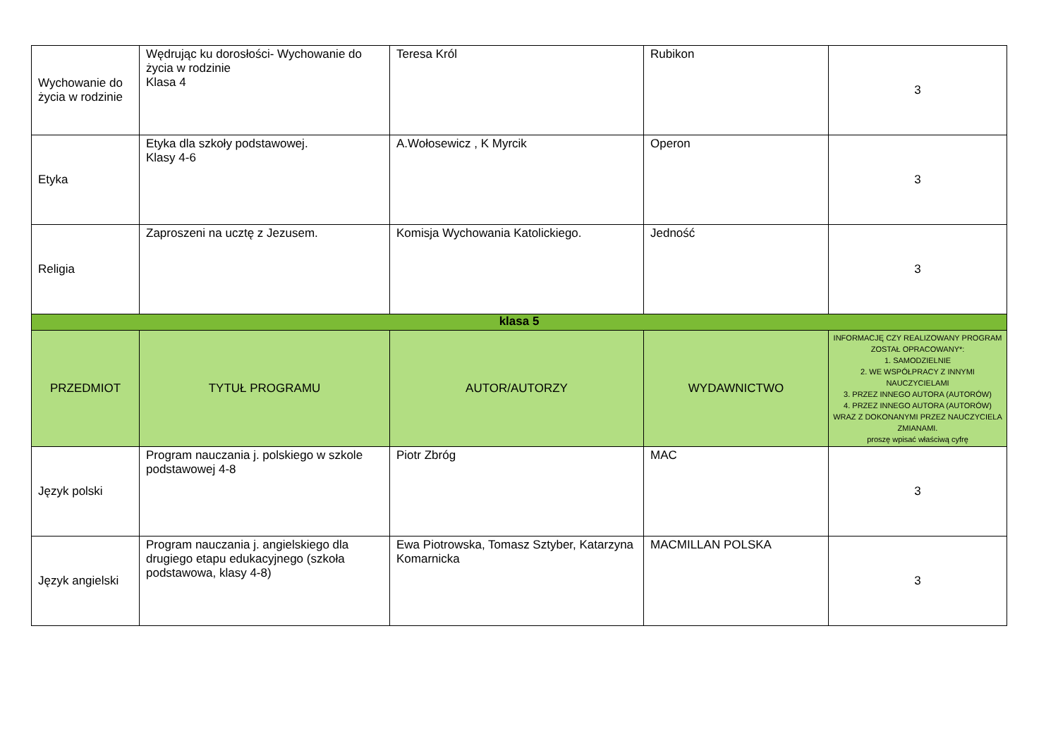| Wychowanie do życia w rodzinie | Wędrując ku dorosłości- Wychowanie do życia w rodzinie Klasa 4 | Teresa Król | Rubikon | 3 |
| Etyka | Etyka dla szkoły podstawowej. Klasy 4-6 | A.Wołosewicz , K Myrcik | Operon | 3 |
| Religia | Zaproszeni na ucztę z Jezusem. | Komisja Wychowania Katolickiego. | Jedność | 3 |
| klasa 5 | | | | |
| PRZEDMIOT | TYTUŁ PROGRAMU | AUTOR/AUTORZY | WYDAWNICTWO | INFORMACJĘ CZY REALIZOWANY PROGRAM ZOSTAŁ OPRACOWANY*: 1. SAMODZIELNIE 2. WE WSPÓŁPRACY Z INNYMI NAUCZYCIELAMI 3. PRZEZ INNEGO AUTORA (AUTORÓW) 4. PRZEZ INNEGO AUTORA (AUTORÓW) WRAZ Z DOKONANYMI PRZEZ NAUCZYCIELA ZMIANAMI. proszę wpisać właściwą cyfrę |
| Język polski | Program nauczania j. polskiego w szkole podstawowej 4-8 | Piotr Zbróg | MAC | 3 |
| Język angielski | Program nauczania j. angielskiego dla drugiego etapu edukacyjnego (szkoła podstawowa, klasy 4-8) | Ewa Piotrowska, Tomasz Sztyber, Katarzyna Komarnicka | MACMILLAN POLSKA | 3 |